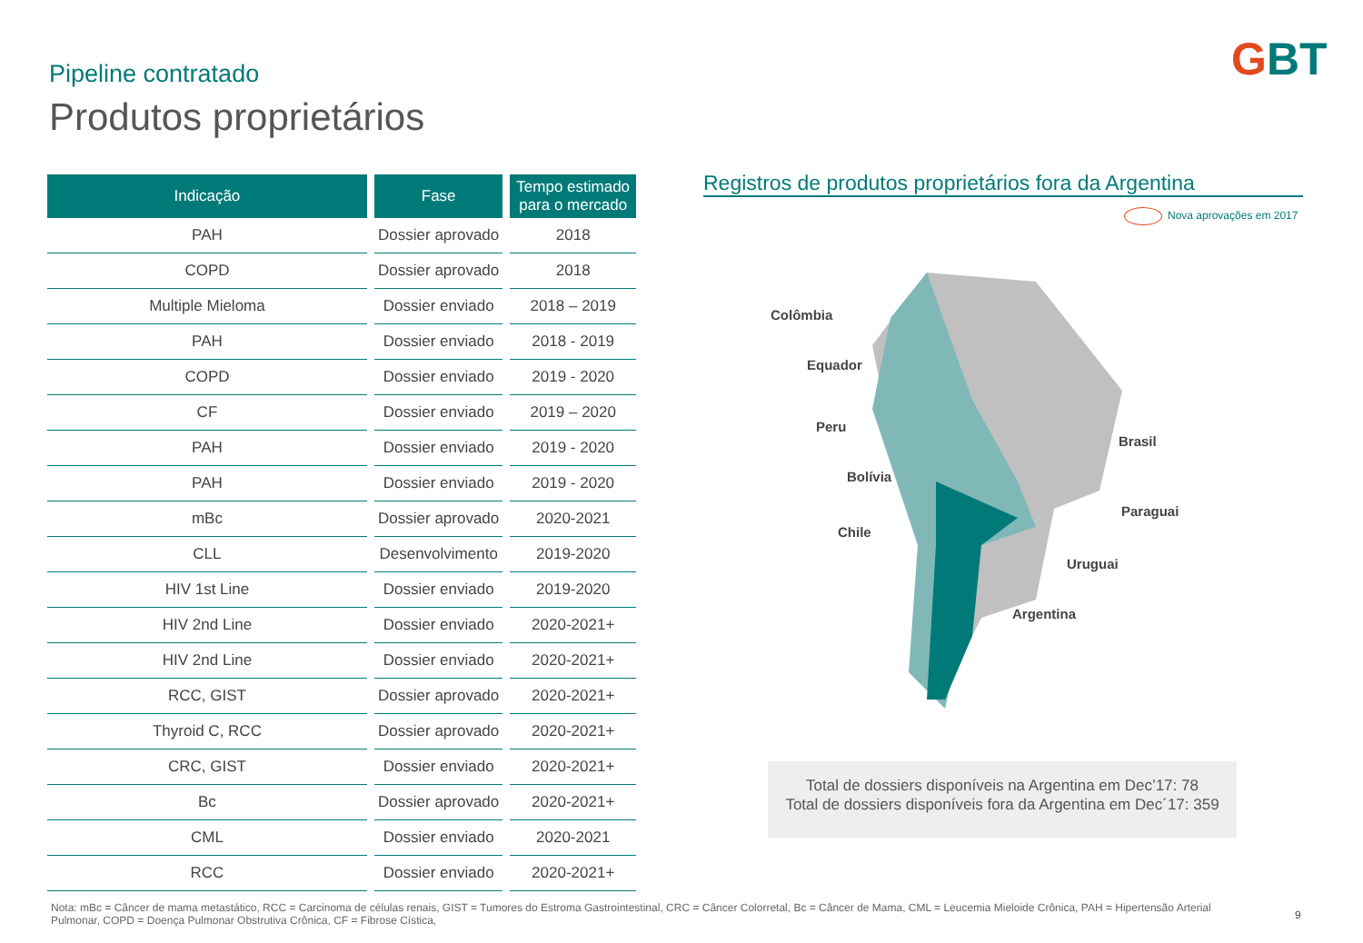Pipeline contratado
Produtos proprietários
GBT
| Indicação | Fase | Tempo estimado para o mercado |
| --- | --- | --- |
| PAH | Dossier aprovado | 2018 |
| COPD | Dossier aprovado | 2018 |
| Multiple Mieloma | Dossier enviado | 2018 – 2019 |
| PAH | Dossier enviado | 2018 - 2019 |
| COPD | Dossier enviado | 2019 - 2020 |
| CF | Dossier enviado | 2019 – 2020 |
| PAH | Dossier enviado | 2019 - 2020 |
| PAH | Dossier enviado | 2019 - 2020 |
| mBc | Dossier aprovado | 2020-2021 |
| CLL | Desenvolvimento | 2019-2020 |
| HIV 1st Line | Dossier enviado | 2019-2020 |
| HIV 2nd Line | Dossier enviado | 2020-2021+ |
| HIV 2nd Line | Dossier enviado | 2020-2021+ |
| RCC, GIST | Dossier aprovado | 2020-2021+ |
| Thyroid C, RCC | Dossier aprovado | 2020-2021+ |
| CRC, GIST | Dossier enviado | 2020-2021+ |
| Bc | Dossier aprovado | 2020-2021+ |
| CML | Dossier enviado | 2020-2021 |
| RCC | Dossier enviado | 2020-2021+ |
Registros de produtos proprietários fora da Argentina
Nova aprovações em 2017
Colômbia
Equador
Peru
Bolívia
Chile
Brasil
Paraguai
Uruguai
Argentina
Total de dossiers disponíveis na Argentina em Dec’17: 78
Total de dossiers disponíveis fora da Argentina em Dec´17: 359
Nota: mBc = Câncer de mama metastático, RCC = Carcinoma de células renais, GIST = Tumores do Estroma Gastrointestinal, CRC = Câncer Colorretal, Bc = Câncer de Mama, CML = Leucemia Mieloide Crônica, PAH = Hipertensão Arterial Pulmonar, COPD = Doença Pulmonar Obstrutiva Crônica, CF = Fibrose Cística,
9